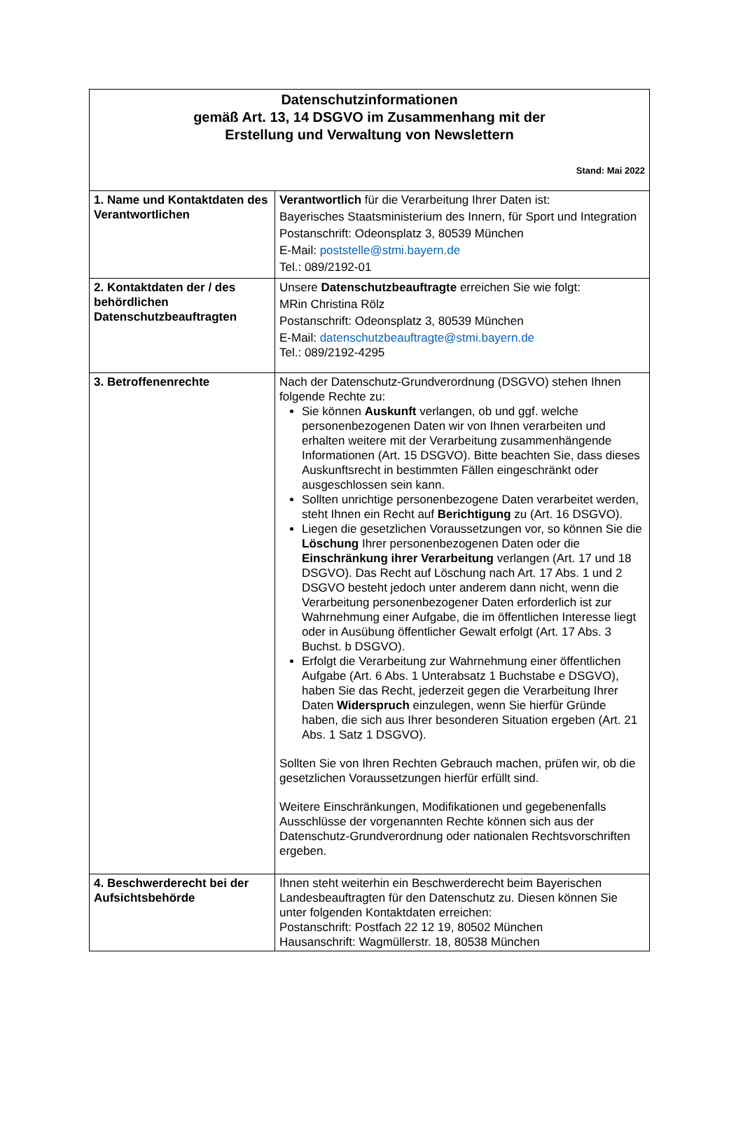| Datenschutzinformationen gemäß Art. 13, 14 DSGVO im Zusammenhang mit der Erstellung und Verwaltung von Newslettern Stand: Mai 2022 | |
| 1. Name und Kontaktdaten des Verantwortlichen | Verantwortlich für die Verarbeitung Ihrer Daten ist: Bayerisches Staatsministerium des Innern, für Sport und Integration Postanschrift: Odeonsplatz 3, 80539 München E-Mail: poststelle@stmi.bayern.de Tel.: 089/2192-01 |
| 2. Kontaktdaten der / des behördlichen Datenschutzbeauftragten | Unsere Datenschutzbeauftragte erreichen Sie wie folgt: MRin Christina Rölz Postanschrift: Odeonsplatz 3, 80539 München E-Mail: datenschutzbeauftragte@stmi.bayern.de Tel.: 089/2192-4295 |
| 3. Betroffenenrechte | Nach der Datenschutz-Grundverordnung (DSGVO) stehen Ihnen folgende Rechte zu: Sie können Auskunft verlangen, ob und ggf. welche personenbezogenen Daten wir von Ihnen verarbeiten und erhalten weitere mit der Verarbeitung zusammenhängende Informationen (Art. 15 DSGVO). Bitte beachten Sie, dass dieses Auskunftsrecht in bestimmten Fällen eingeschränkt oder ausgeschlossen sein kann. Sollten unrichtige personenbezogene Daten verarbeitet werden, steht Ihnen ein Recht auf Berichtigung zu (Art. 16 DSGVO). Liegen die gesetzlichen Voraussetzungen vor, so können Sie die Löschung Ihrer personenbezogenen Daten oder die Einschränkung ihrer Verarbeitung verlangen (Art. 17 und 18 DSGVO). Das Recht auf Löschung nach Art. 17 Abs. 1 und 2 DSGVO besteht jedoch unter anderem dann nicht, wenn die Verarbeitung personenbezogener Daten erforderlich ist zur Wahrnehmung einer Aufgabe, die im öffentlichen Interesse liegt oder in Ausübung öffentlicher Gewalt erfolgt (Art. 17 Abs. 3 Buchst. b DSGVO). Erfolgt die Verarbeitung zur Wahrnehmung einer öffentlichen Aufgabe (Art. 6 Abs. 1 Unterabsatz 1 Buchstabe e DSGVO), haben Sie das Recht, jederzeit gegen die Verarbeitung Ihrer Daten Widerspruch einzulegen, wenn Sie hierfür Gründe haben, die sich aus Ihrer besonderen Situation ergeben (Art. 21 Abs. 1 Satz 1 DSGVO). Sollten Sie von Ihren Rechten Gebrauch machen, prüfen wir, ob die gesetzlichen Voraussetzungen hierfür erfüllt sind. Weitere Einschränkungen, Modifikationen und gegebenenfalls Ausschlüsse der vorgenannten Rechte können sich aus der Datenschutz-Grundverordnung oder nationalen Rechtsvorschriften ergeben. |
| 4. Beschwerderecht bei der Aufsichtsbehörde | Ihnen steht weiterhin ein Beschwerderecht beim Bayerischen Landesbeauftragten für den Datenschutz zu. Diesen können Sie unter folgenden Kontaktdaten erreichen: Postanschrift: Postfach 22 12 19, 80502 München Hausanschrift: Wagmüllerstr. 18, 80538 München |